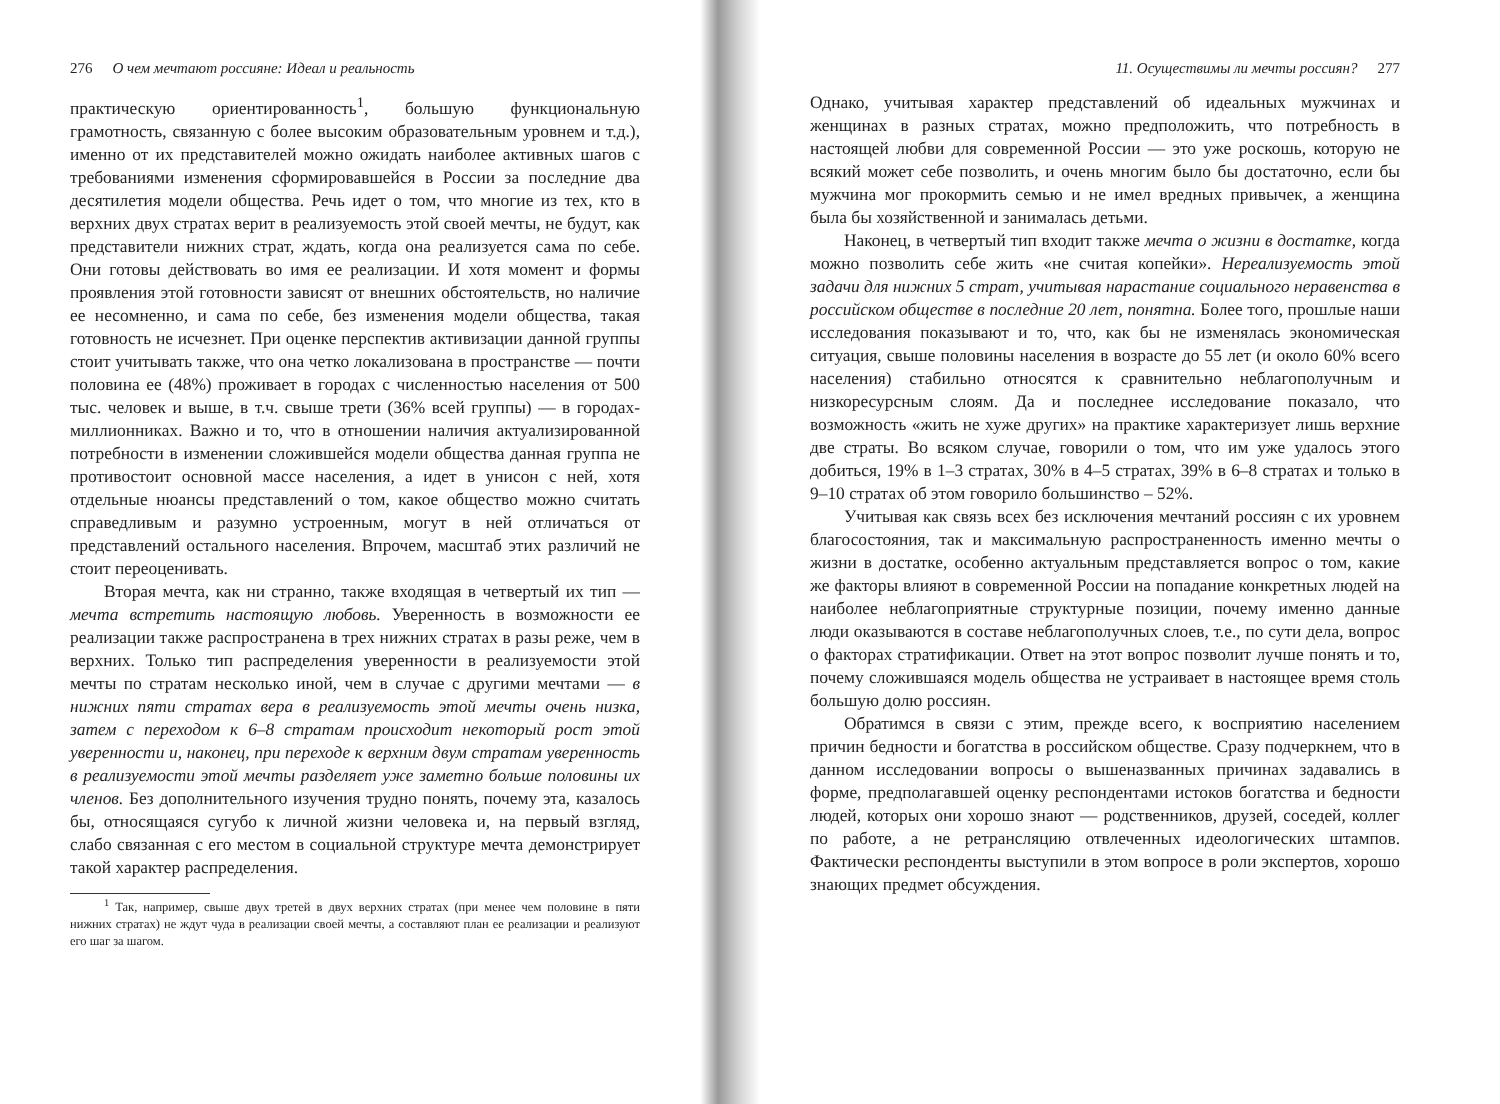276 О чем мечтают россияне: Идеал и реальность
практическую ориентированность<sup>1</sup>, большую функциональную грамотность, связанную с более высоким образовательным уровнем и т.д.), именно от их представителей можно ожидать наиболее активных шагов с требованиями изменения сформировавшейся в России за последние два десятилетия модели общества. Речь идет о том, что многие из тех, кто в верхних двух стратах верит в реализуемость этой своей мечты, не будут, как представители нижних страт, ждать, когда она реализуется сама по себе. Они готовы действовать во имя ее реализации. И хотя момент и формы проявления этой готовности зависят от внешних обстоятельств, но наличие ее несомненно, и сама по себе, без изменения модели общества, такая готовность не исчезнет. При оценке перспектив активизации данной группы стоит учитывать также, что она четко локализована в пространстве — почти половина ее (48%) проживает в городах с численностью населения от 500 тыс. человек и выше, в т.ч. свыше трети (36% всей группы) — в городах-миллионниках. Важно и то, что в отношении наличия актуализированной потребности в изменении сложившейся модели общества данная группа не противостоит основной массе населения, а идет в унисон с ней, хотя отдельные нюансы представлений о том, какое общество можно считать справедливым и разумно устроенным, могут в ней отличаться от представлений остального населения. Впрочем, масштаб этих различий не стоит переоценивать.
Вторая мечта, как ни странно, также входящая в четвертый их тип — мечта встретить настоящую любовь. Уверенность в возможности ее реализации также распространена в трех нижних стратах в разы реже, чем в верхних. Только тип распределения уверенности в реализуемости этой мечты по стратам несколько иной, чем в случае с другими мечтами — в нижних пяти стратах вера в реализуемость этой мечты очень низка, затем с переходом к 6–8 стратам происходит некоторый рост этой уверенности и, наконец, при переходе к верхним двум стратам уверенность в реализуемости этой мечты разделяет уже заметно больше половины их членов. Без дополнительного изучения трудно понять, почему эта, казалось бы, относящаяся сугубо к личной жизни человека и, на первый взгляд, слабо связанная с его местом в социальной структуре мечта демонстрирует такой характер распределения.
<sup>1</sup> Так, например, свыше двух третей в двух верхних стратах (при менее чем половине в пяти нижних стратах) не ждут чуда в реализации своей мечты, а составляют план ее реализации и реализуют его шаг за шагом.
11. Осуществимы ли мечты россиян? 277
Однако, учитывая характер представлений об идеальных мужчинах и женщинах в разных стратах, можно предположить, что потребность в настоящей любви для современной России — это уже роскошь, которую не всякий может себе позволить, и очень многим было бы достаточно, если бы мужчина мог прокормить семью и не имел вредных привычек, а женщина была бы хозяйственной и занималась детьми.
Наконец, в четвертый тип входит также мечта о жизни в достатке, когда можно позволить себе жить «не считая копейки». Нереализуемость этой задачи для нижних 5 страт, учитывая нарастание социального неравенства в российском обществе в последние 20 лет, понятна. Более того, прошлые наши исследования показывают и то, что, как бы не изменялась экономическая ситуация, свыше половины населения в возрасте до 55 лет (и около 60% всего населения) стабильно относятся к сравнительно неблагополучным и низкоресурсным слоям. Да и последнее исследование показало, что возможность «жить не хуже других» на практике характеризует лишь верхние две страты. Во всяком случае, говорили о том, что им уже удалось этого добиться, 19% в 1–3 стратах, 30% в 4–5 стратах, 39% в 6–8 стратах и только в 9–10 стратах об этом говорило большинство – 52%.
Учитывая как связь всех без исключения мечтаний россиян с их уровнем благосостояния, так и максимальную распространенность именно мечты о жизни в достатке, особенно актуальным представляется вопрос о том, какие же факторы влияют в современной России на попадание конкретных людей на наиболее неблагоприятные структурные позиции, почему именно данные люди оказываются в составе неблагополучных слоев, т.е., по сути дела, вопрос о факторах стратификации. Ответ на этот вопрос позволит лучше понять и то, почему сложившаяся модель общества не устраивает в настоящее время столь большую долю россиян.
Обратимся в связи с этим, прежде всего, к восприятию населением причин бедности и богатства в российском обществе. Сразу подчеркнем, что в данном исследовании вопросы о вышеназванных причинах задавались в форме, предполагавшей оценку респондентами истоков богатства и бедности людей, которых они хорошо знают — родственников, друзей, соседей, коллег по работе, а не ретрансляцию отвлеченных идеологических штампов. Фактически респонденты выступили в этом вопросе в роли экспертов, хорошо знающих предмет обсуждения.